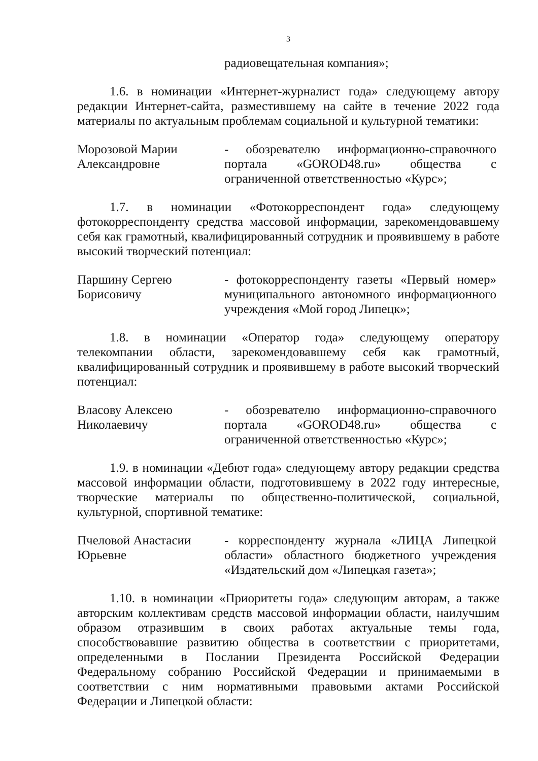3
радиовещательная компания»;
1.6. в номинации «Интернет-журналист года» следующему автору редакции Интернет-сайта, разместившему на сайте в течение 2022 года материалы по актуальным проблемам социальной и культурной тематики:
Морозовой Марии
Александровне
- обозревателю информационно-справочного портала «GOROD48.ru» общества с ограниченной ответственностью «Курс»;
1.7. в номинации «Фотокорреспондент года» следующему фотокорреспонденту средства массовой информации, зарекомендовавшему себя как грамотный, квалифицированный сотрудник и проявившему в работе высокий творческий потенциал:
Паршину Сергею
Борисовичу
- фотокорреспонденту газеты «Первый номер» муниципального автономного информационного учреждения «Мой город Липецк»;
1.8. в номинации «Оператор года» следующему оператору телекомпании области, зарекомендовавшему себя как грамотный, квалифицированный сотрудник и проявившему в работе высокий творческий потенциал:
Власову Алексею
Николаевичу
- обозревателю информационно-справочного портала «GOROD48.ru» общества с ограниченной ответственностью «Курс»;
1.9. в номинации «Дебют года» следующему автору редакции средства массовой информации области, подготовившему в 2022 году интересные, творческие материалы по общественно-политической, социальной, культурной, спортивной тематике:
Пчеловой Анастасии
Юрьевне
- корреспонденту журнала «ЛИЦА Липецкой области» областного бюджетного учреждения «Издательский дом «Липецкая газета»;
1.10. в номинации «Приоритеты года» следующим авторам, а также авторским коллективам средств массовой информации области, наилучшим образом отразившим в своих работах актуальные темы года, способствовавшие развитию общества в соответствии с приоритетами, определенными в Послании Президента Российской Федерации Федеральному собранию Российской Федерации и принимаемыми в соответствии с ним нормативными правовыми актами Российской Федерации и Липецкой области: